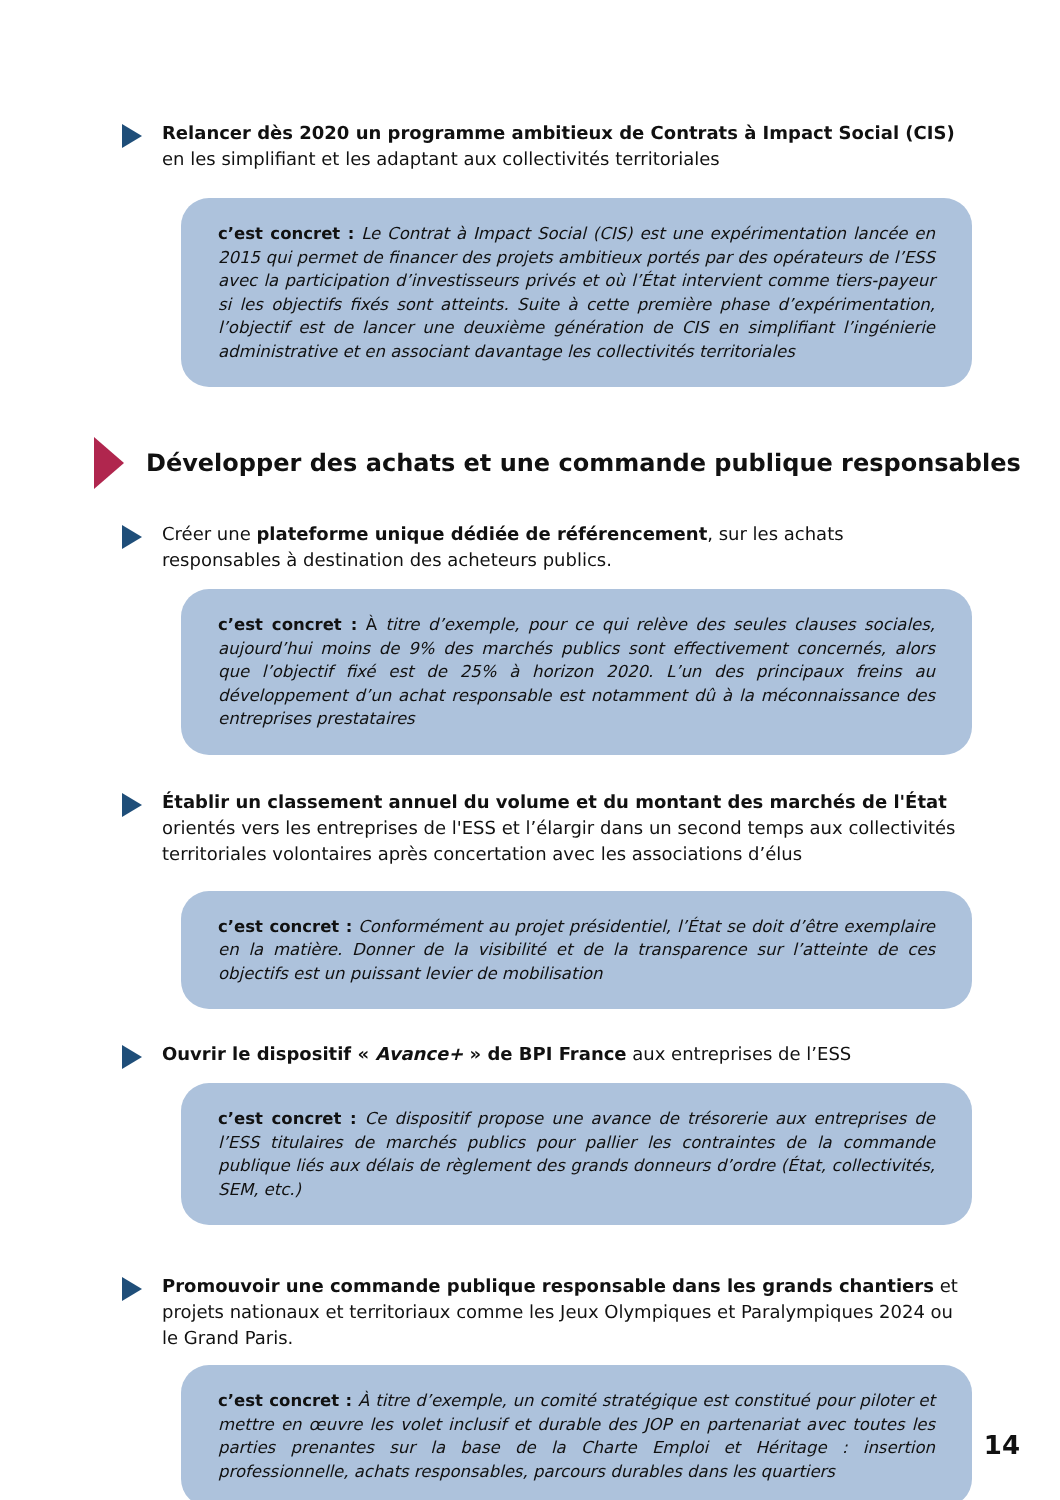Relancer dès 2020 un programme ambitieux de Contrats à Impact Social (CIS)
en les simplifiant et les adaptant aux collectivités territoriales
c’est concret : Le Contrat à Impact Social (CIS) est une expérimentation lancée en 2015 qui permet de financer des projets ambitieux portés par des opérateurs de l’ESS avec la participation d’investisseurs privés et où l’État intervient comme tiers-payeur si les objectifs fixés sont atteints. Suite à cette première phase d’expérimentation, l’objectif est de lancer une deuxième génération de CIS en simplifiant l’ingénierie administrative et en associant davantage les collectivités territoriales
Développer des achats et une commande publique responsables
Créer une plateforme unique dédiée de référencement, sur les achats responsables à destination des acheteurs publics.
c’est concret : À titre d’exemple, pour ce qui relève des seules clauses sociales, aujourd’hui moins de 9% des marchés publics sont effectivement concernés, alors que l’objectif fixé est de 25% à horizon 2020. L’un des principaux freins au développement d’un achat responsable est notamment dû à la méconnaissance des entreprises prestataires
Établir un classement annuel du volume et du montant des marchés de l'État orientés vers les entreprises de l'ESS et l’élargir dans un second temps aux collectivités territoriales volontaires après concertation avec les associations d’élus
c’est concret : Conformément au projet présidentiel, l’État se doit d’être exemplaire en la matière. Donner de la visibilité et de la transparence sur l’atteinte de ces objectifs est un puissant levier de mobilisation
Ouvrir le dispositif « Avance+ » de BPI France aux entreprises de l’ESS
c’est concret : Ce dispositif propose une avance de trésorerie aux entreprises de l’ESS titulaires de marchés publics pour pallier les contraintes de la commande publique liés aux délais de règlement des grands donneurs d’ordre (État, collectivités, SEM, etc.)
Promouvoir une commande publique responsable dans les grands chantiers et projets nationaux et territoriaux comme les Jeux Olympiques et Paralympiques 2024 ou le Grand Paris.
c’est concret : À titre d’exemple, un comité stratégique est constitué pour piloter et mettre en œuvre les volet inclusif et durable des JOP en partenariat avec toutes les parties prenantes sur la base de la Charte Emploi et Héritage : insertion professionnelle, achats responsables, parcours durables dans les quartiers
14